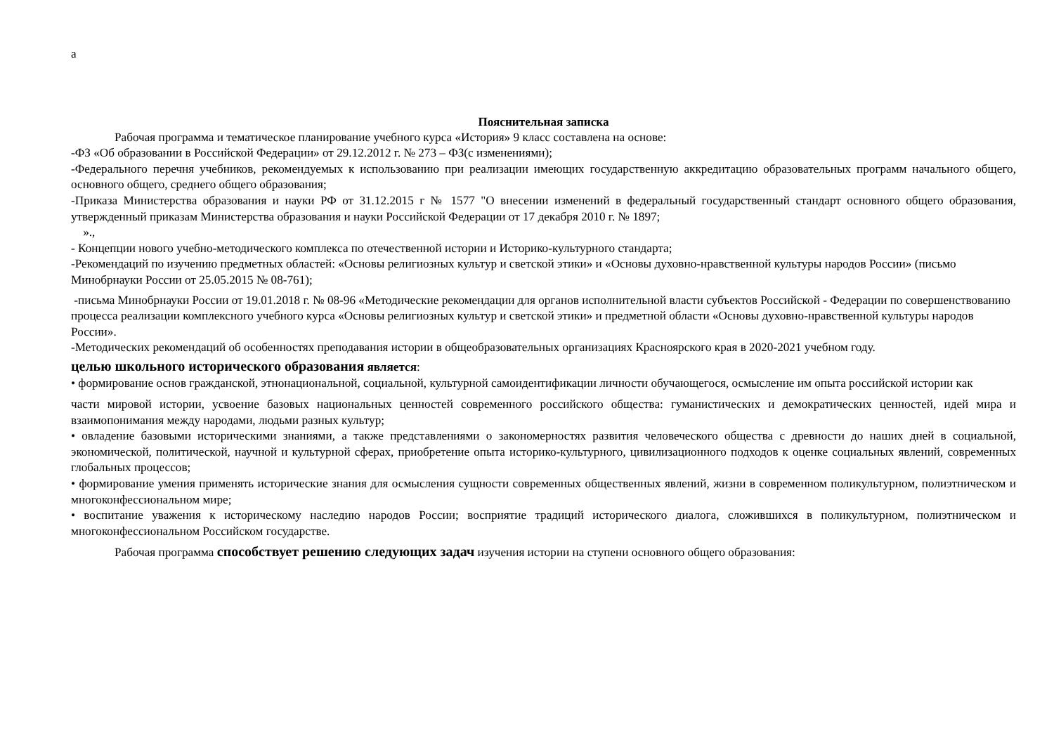а
Пояснительная записка
Рабочая программа и тематическое планирование учебного курса «История» 9 класс составлена на основе:
-ФЗ «Об образовании в Российской Федерации» от 29.12.2012 г. № 273 – ФЗ(с изменениями);
-Федерального перечня учебников, рекомендуемых к использованию при реализации имеющих государственную аккредитацию образовательных программ начального общего, основного общего, среднего общего образования;
-Приказа Министерства образования и науки РФ от 31.12.2015 г № 1577 "О внесении изменений в федеральный государственный стандарт основного общего образования, утвержденный приказам Министерства образования и науки Российской Федерации от 17 декабря 2010 г. № 1897;
».,
- Концепции нового учебно-методического комплекса по отечественной истории и Историко-культурного стандарта;
-Рекомендаций по изучению предметных областей: «Основы религиозных культур и светской этики» и «Основы духовно-нравственной культуры народов России» (письмо Минобрнауки России от 25.05.2015 № 08-761);
-письма Минобрнауки России от 19.01.2018 г. № 08-96 «Методические рекомендации для органов исполнительной власти субъектов Российской - Федерации по совершенствованию процесса реализации комплексного учебного курса «Основы религиозных культур и светской этики» и предметной области «Основы духовно-нравственной культуры народов России».
-Методических рекомендаций об особенностях преподавания истории в общеобразовательных организациях Красноярского края в 2020-2021 учебном году.
целью школьного исторического образования является:
• формирование основ гражданской, этнонациональной, социальной, культурной самоидентификации личности обучающегося, осмысление им опыта российской истории как
части мировой истории, усвоение базовых национальных ценностей современного российского общества: гуманистических и демократических ценностей, идей мира и взаимопонимания между народами, людьми разных культур;
• овладение базовыми историческими знаниями, а также представлениями о закономерностях развития человеческого общества с древности до наших дней в социальной, экономической, политической, научной и культурной сферах, приобретение опыта историко-культурного, цивилизационного подходов к оценке социальных явлений, современных глобальных процессов;
• формирование умения применять исторические знания для осмысления сущности современных общественных явлений, жизни в современном поликультурном, полиэтническом и многоконфессиональном мире;
• воспитание уважения к историческому наследию народов России; восприятие традиций исторического диалога, сложившихся в поликультурном, полиэтническом и многоконфессиональном Российском государстве.
Рабочая программа способствует решению следующих задач изучения истории на ступени основного общего образования: